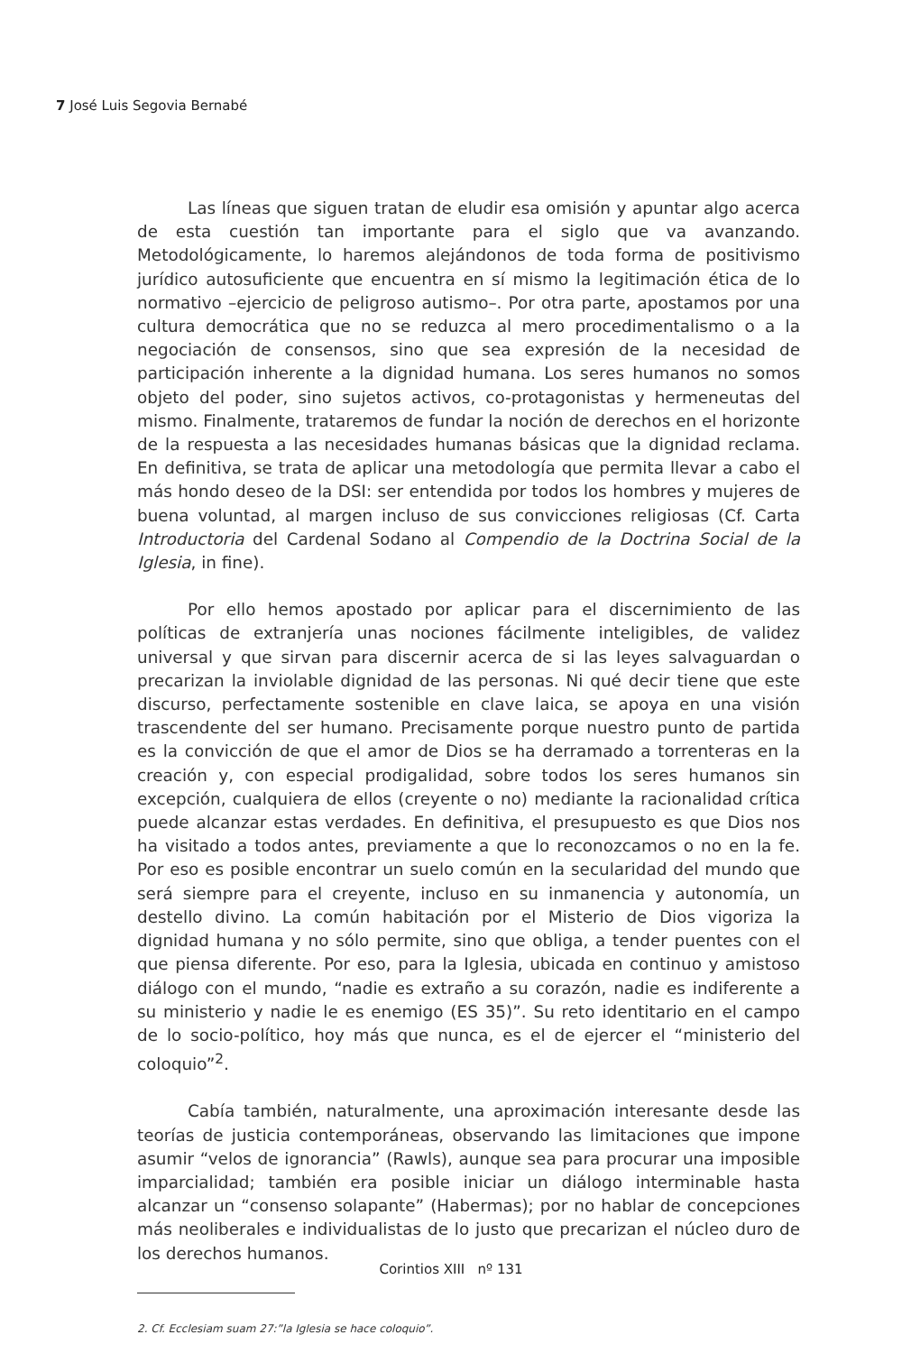7 José Luis Segovia Bernabé
Las líneas que siguen tratan de eludir esa omisión y apuntar algo acerca de esta cuestión tan importante para el siglo que va avanzando. Metodológicamente, lo haremos alejándonos de toda forma de positivismo jurídico autosuficiente que encuentra en sí mismo la legitimación ética de lo normativo –ejercicio de peligroso autismo–. Por otra parte, apostamos por una cultura democrática que no se reduzca al mero procedimentalismo o a la negociación de consensos, sino que sea expresión de la necesidad de participación inherente a la dignidad humana. Los seres humanos no somos objeto del poder, sino sujetos activos, co-protagonistas y hermeneutas del mismo. Finalmente, trataremos de fundar la noción de derechos en el horizonte de la respuesta a las necesidades humanas básicas que la dignidad reclama. En definitiva, se trata de aplicar una metodología que permita llevar a cabo el más hondo deseo de la DSI: ser entendida por todos los hombres y mujeres de buena voluntad, al margen incluso de sus convicciones religiosas (Cf. Carta Introductoria del Cardenal Sodano al Compendio de la Doctrina Social de la Iglesia, in fine).
Por ello hemos apostado por aplicar para el discernimiento de las políticas de extranjería unas nociones fácilmente inteligibles, de validez universal y que sirvan para discernir acerca de si las leyes salvaguardan o precarizan la inviolable dignidad de las personas. Ni qué decir tiene que este discurso, perfectamente sostenible en clave laica, se apoya en una visión trascendente del ser humano. Precisamente porque nuestro punto de partida es la convicción de que el amor de Dios se ha derramado a torrenteras en la creación y, con especial prodigalidad, sobre todos los seres humanos sin excepción, cualquiera de ellos (creyente o no) mediante la racionalidad crítica puede alcanzar estas verdades. En definitiva, el presupuesto es que Dios nos ha visitado a todos antes, previamente a que lo reconozcamos o no en la fe. Por eso es posible encontrar un suelo común en la secularidad del mundo que será siempre para el creyente, incluso en su inmanencia y autonomía, un destello divino. La común habitación por el Misterio de Dios vigoriza la dignidad humana y no sólo permite, sino que obliga, a tender puentes con el que piensa diferente. Por eso, para la Iglesia, ubicada en continuo y amistoso diálogo con el mundo, “nadie es extraño a su corazón, nadie es indiferente a su ministerio y nadie le es enemigo (ES 35)”. Su reto identitario en el campo de lo socio-político, hoy más que nunca, es el de ejercer el “ministerio del coloquio”<sup>2</sup>.
Cabía también, naturalmente, una aproximación interesante desde las teorías de justicia contemporáneas, observando las limitaciones que impone asumir “velos de ignorancia” (Rawls), aunque sea para procurar una imposible imparcialidad; también era posible iniciar un diálogo interminable hasta alcanzar un “consenso solapante” (Habermas); por no hablar de concepciones más neoliberales e individualistas de lo justo que precarizan el núcleo duro de los derechos humanos.
2. Cf. Ecclesiam suam 27:”la Iglesia se hace coloquio”.
Corintios XIII nº 131